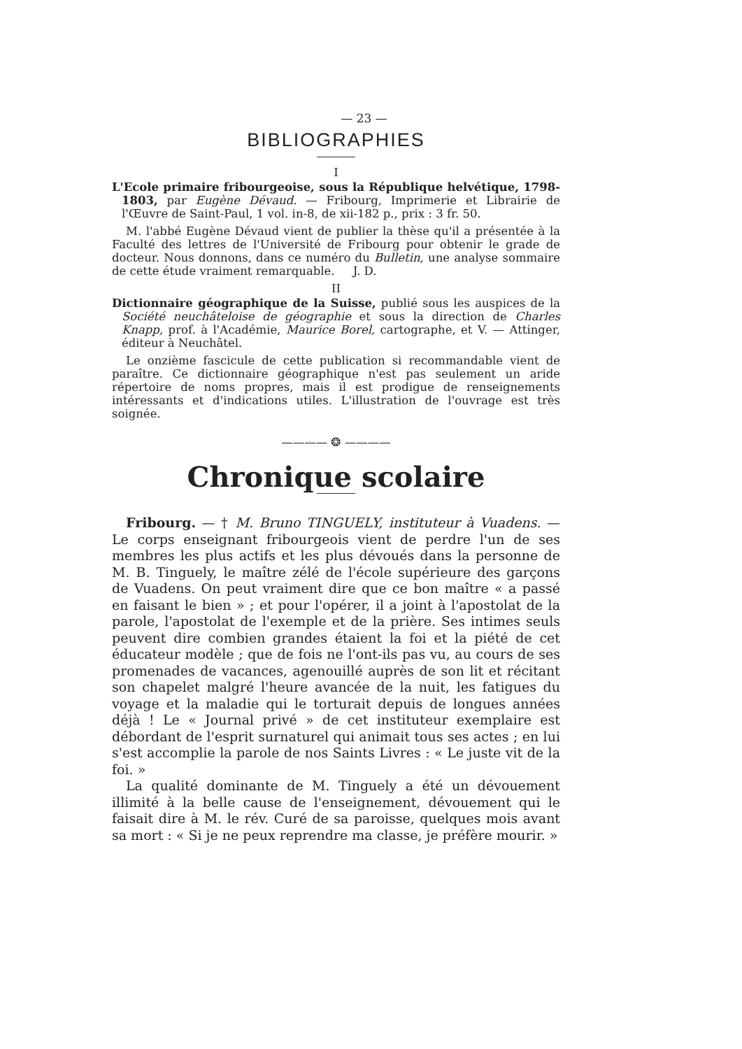— 23 —
BIBLIOGRAPHIES
I
L'Ecole primaire fribourgeoise, sous la République helvétique, 1798-1803, par Eugène Dévaud. — Fribourg, Imprimerie et Librairie de l'Œuvre de Saint-Paul, 1 vol. in-8, de xii-182 p., prix : 3 fr. 50.
M. l'abbé Eugène Dévaud vient de publier la thèse qu'il a présentée à la Faculté des lettres de l'Université de Fribourg pour obtenir le grade de docteur. Nous donnons, dans ce numéro du Bulletin, une analyse sommaire de cette étude vraiment remarquable. J. D.
II
Dictionnaire géographique de la Suisse, publié sous les auspices de la Société neuchâteloise de géographie et sous la direction de Charles Knapp, prof. à l'Académie, Maurice Borel, cartographe, et V. — Attinger, éditeur à Neuchâtel.
Le onzième fascicule de cette publication si recommandable vient de paraître. Ce dictionnaire géographique n'est pas seulement un aride répertoire de noms propres, mais il est prodigue de renseignements intéressants et d'indications utiles. L'illustration de l'ouvrage est très soignée.
———— ❂ ————
Chronique scolaire
Fribourg. — † M. Bruno TINGUELY, instituteur à Vuadens. — Le corps enseignant fribourgeois vient de perdre l'un de ses membres les plus actifs et les plus dévoués dans la personne de M. B. Tinguely, le maître zélé de l'école supérieure des garçons de Vuadens. On peut vraiment dire que ce bon maître « a passé en faisant le bien » ; et pour l'opérer, il a joint à l'apostolat de la parole, l'apostolat de l'exemple et de la prière. Ses intimes seuls peuvent dire combien grandes étaient la foi et la piété de cet éducateur modèle ; que de fois ne l'ont-ils pas vu, au cours de ses promenades de vacances, agenouillé auprès de son lit et récitant son chapelet malgré l'heure avancée de la nuit, les fatigues du voyage et la maladie qui le torturait depuis de longues années déjà ! Le « Journal privé » de cet instituteur exemplaire est débordant de l'esprit surnaturel qui animait tous ses actes ; en lui s'est accomplie la parole de nos Saints Livres : « Le juste vit de la foi. »
La qualité dominante de M. Tinguely a été un dévouement illimité à la belle cause de l'enseignement, dévouement qui le faisait dire à M. le rév. Curé de sa paroisse, quelques mois avant sa mort : « Si je ne peux reprendre ma classe, je préfère mourir. »